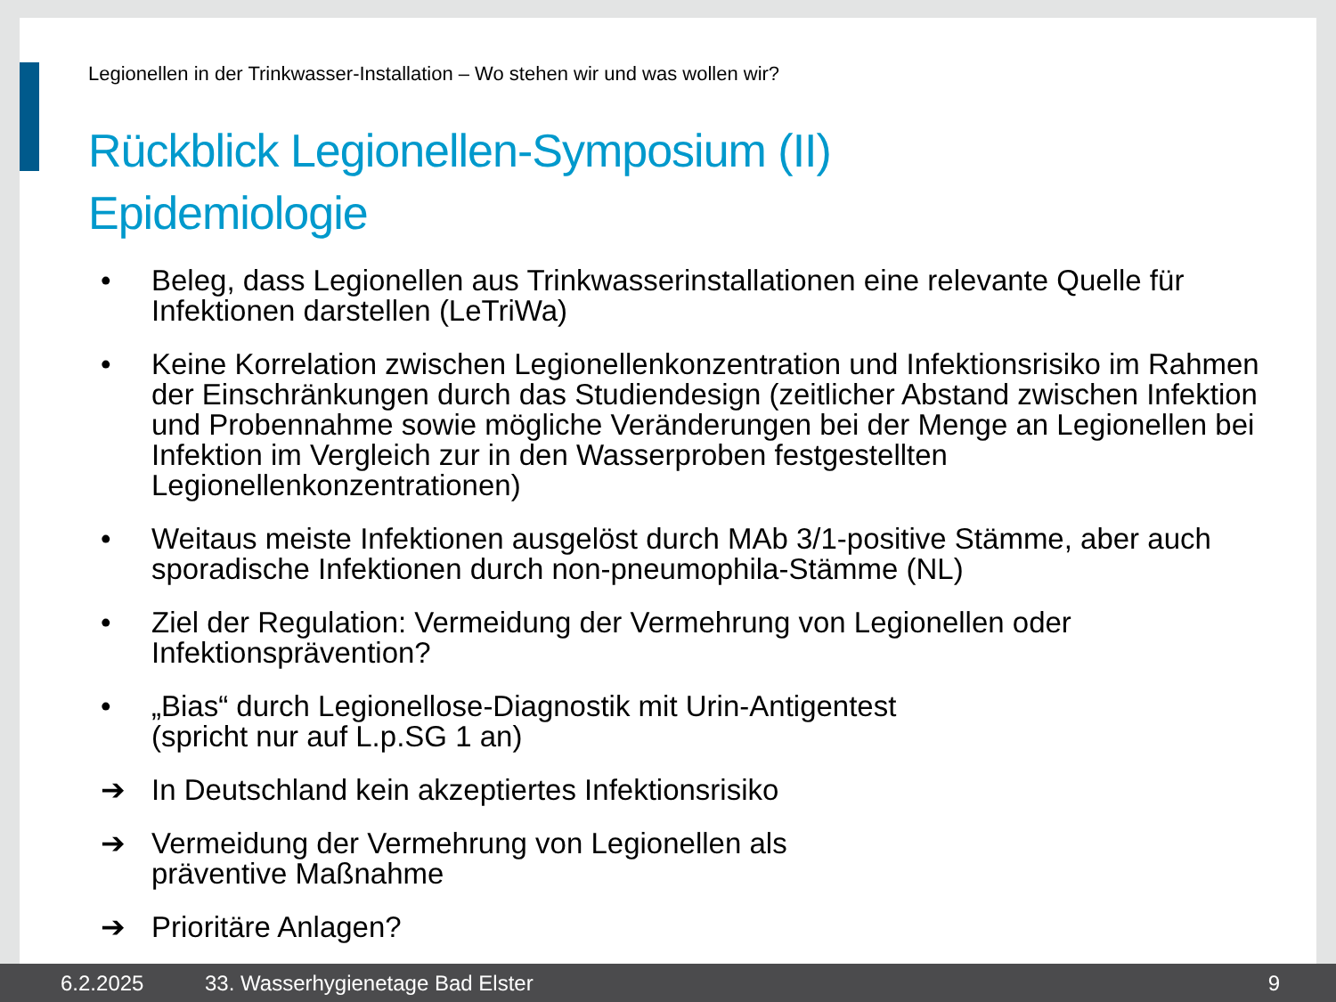Legionellen in der Trinkwasser-Installation – Wo stehen wir und was wollen wir?
Rückblick Legionellen-Symposium (II)
Epidemiologie
• Beleg, dass Legionellen aus Trinkwasserinstallationen eine relevante Quelle für Infektionen darstellen (LeTriWa)
• Keine Korrelation zwischen Legionellenkonzentration und Infektionsrisiko im Rahmen der Einschränkungen durch das Studiendesign (zeitlicher Abstand zwischen Infektion und Probennahme sowie mögliche Veränderungen bei der Menge an Legionellen bei Infektion im Vergleich zur in den Wasserproben festgestellten Legionellenkonzentrationen)
• Weitaus meiste Infektionen ausgelöst durch MAb 3/1-positive Stämme, aber auch sporadische Infektionen durch non-pneumophila-Stämme (NL)
• Ziel der Regulation: Vermeidung der Vermehrung von Legionellen oder Infektionsprävention?
• „Bias“ durch Legionellose-Diagnostik mit Urin-Antigentest
(spricht nur auf L.p.SG 1 an)
➔ In Deutschland kein akzeptiertes Infektionsrisiko
➔ Vermeidung der Vermehrung von Legionellen als
präventive Maßnahme
➔ Prioritäre Anlagen?
6.2.2025 33. Wasserhygienetage Bad Elster 9